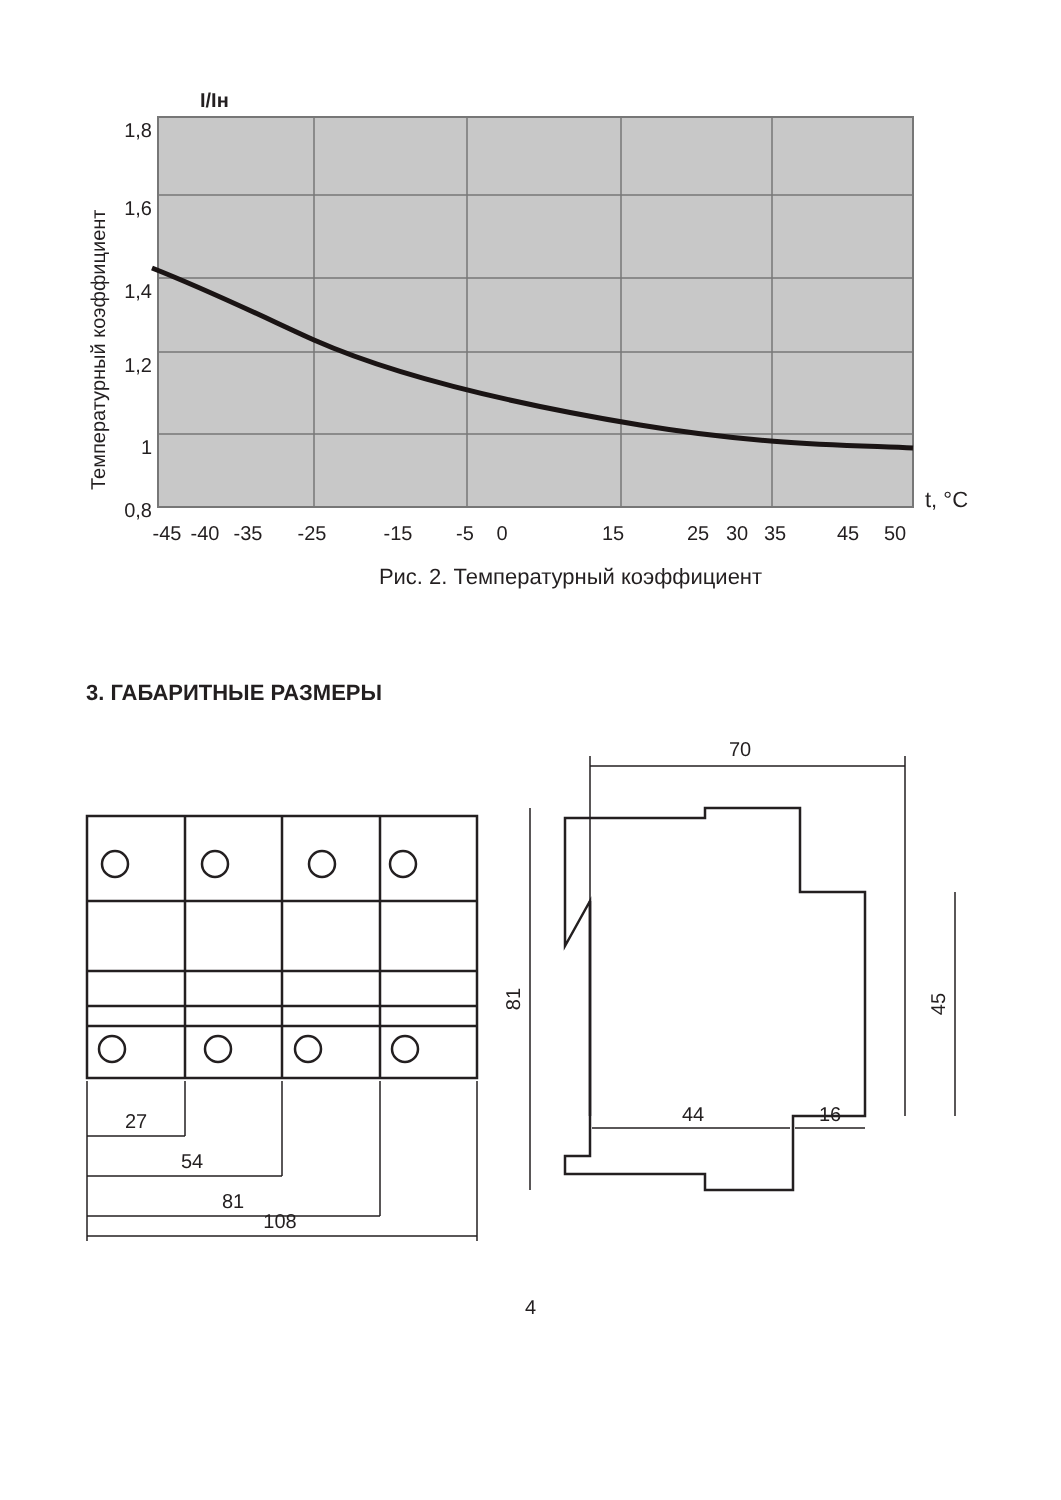I/Iн
1,8
1,6
1,4
1,2
1
0,8
Температурный коэффициент
t, °C
-45
-40
-35
-25
-15
-5
0
15
25
30
35
45
50
Рис. 2. Температурный коэффициент
3. ГАБАРИТНЫЕ РАЗМЕРЫ
27
54
81
108
70
44
16
81
45
4